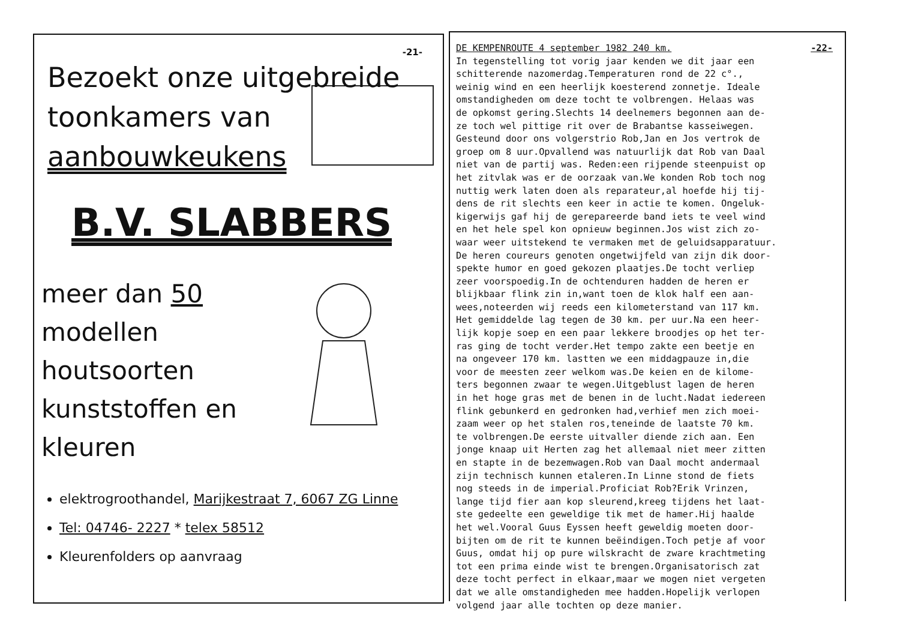-21-
Bezoekt onze uitgebreide
toonkamers van
aanbouwkeukens
B.V. SLABBERS
meer dan 50 modellen
houtsoorten
kunststoffen en
kleuren
elektrogroothandel, Marijkestraat 7, 6067 ZG Linne
Tel: 04746- 2227 * telex 58512
Kleurenfolders op aanvraag
DE KEMPENROUTE 4 september 1982 240 km. -22-
In tegenstelling tot vorig jaar kenden we dit jaar een
schitterende nazomerdag.Temperaturen rond de 22 c°.,
weinig wind en een heerlijk koesterend zonnetje. Ideale
omstandigheden om deze tocht te volbrengen. Helaas was
de opkomst gering.Slechts 14 deelnemers begonnen aan de-
ze toch wel pittige rit over de Brabantse kasseiwegen.
Gesteund door ons volgerstrio Rob,Jan en Jos vertrok de
groep om 8 uur.Opvallend was natuurlijk dat Rob van Daal
niet van de partij was. Reden:een rijpende steenpuist op
het zitvlak was er de oorzaak van.We konden Rob toch nog
nuttig werk laten doen als reparateur,al hoefde hij tij-
dens de rit slechts een keer in actie te komen. Ongeluk-
kigerwijs gaf hij de gerepareerde band iets te veel wind
en het hele spel kon opnieuw beginnen.Jos wist zich zo-
waar weer uitstekend te vermaken met de geluidsapparatuur.
De heren coureurs genoten ongetwijfeld van zijn dik door-
spekte humor en goed gekozen plaatjes.De tocht verliep
zeer voorspoedig.In de ochtenduren hadden de heren er
blijkbaar flink zin in,want toen de klok half een aan-
wees,noteerden wij reeds een kilometerstand van 117 km.
Het gemiddelde lag tegen de 30 km. per uur.Na een heer-
lijk kopje soep en een paar lekkere broodjes op het ter-
ras ging de tocht verder.Het tempo zakte een beetje en
na ongeveer 170 km. lastten we een middagpauze in,die
voor de meesten zeer welkom was.De keien en de kilome-
ters begonnen zwaar te wegen.Uitgeblust lagen de heren
in het hoge gras met de benen in de lucht.Nadat iedereen
flink gebunkerd en gedronken had,verhief men zich moei-
zaam weer op het stalen ros,teneinde de laatste 70 km.
te volbrengen.De eerste uitvaller diende zich aan. Een
jonge knaap uit Herten zag het allemaal niet meer zitten
en stapte in de bezemwagen.Rob van Daal mocht andermaal
zijn technisch kunnen etaleren.In Linne stond de fiets
nog steeds in de imperial.Proficiat Rob?Erik Vrinzen,
lange tijd fier aan kop sleurend,kreeg tijdens het laat-
ste gedeelte een geweldige tik met de hamer.Hij haalde
het wel.Vooral Guus Eyssen heeft geweldig moeten door-
bijten om de rit te kunnen beëindigen.Toch petje af voor
Guus, omdat hij op pure wilskracht de zware krachtmeting
tot een prima einde wist te brengen.Organisatorisch zat
deze tocht perfect in elkaar,maar we mogen niet vergeten
dat we alle omstandigheden mee hadden.Hopelijk verlopen
volgend jaar alle tochten op deze manier.